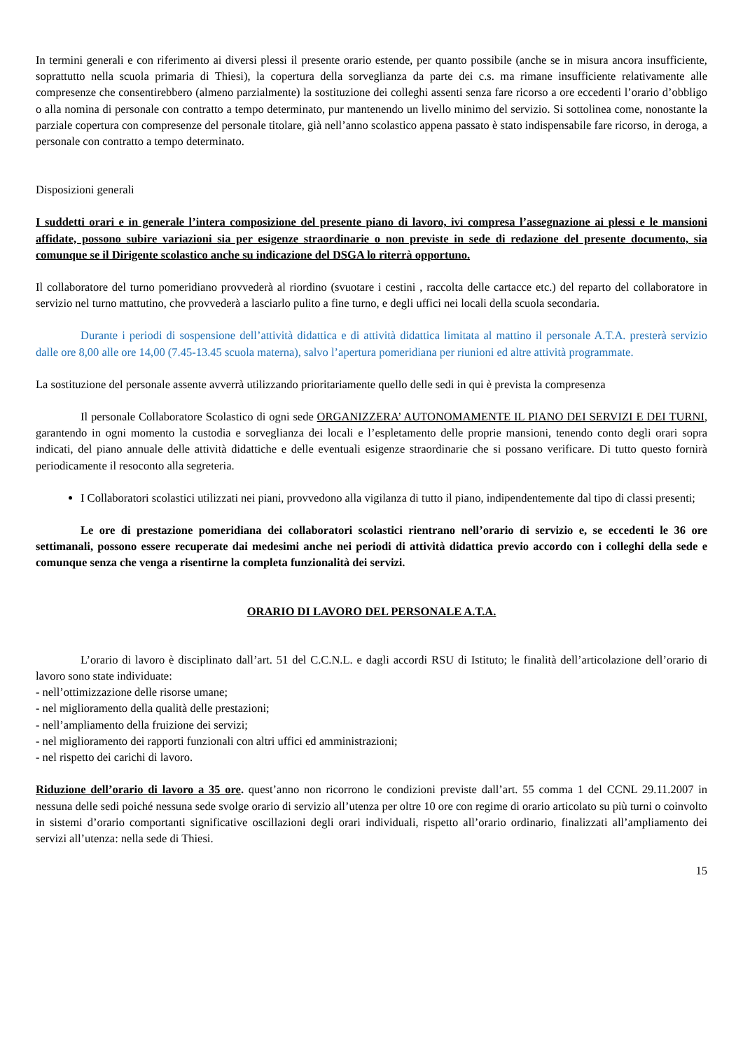In termini generali e con riferimento ai diversi plessi il presente orario estende, per quanto possibile (anche se in misura ancora insufficiente, soprattutto nella scuola primaria di Thiesi), la copertura della sorveglianza da parte dei c.s. ma rimane insufficiente relativamente alle compresenze che consentirebbero (almeno parzialmente) la sostituzione dei colleghi assenti senza fare ricorso a ore eccedenti l’orario d’obbligo o alla nomina di personale con contratto a tempo determinato, pur mantenendo un livello minimo del servizio. Si sottolinea come, nonostante la parziale copertura con compresenze del personale titolare, già nell’anno scolastico appena passato è stato indispensabile fare ricorso, in deroga, a personale con contratto a tempo determinato.
Disposizioni generali
I suddetti orari e in generale l’intera composizione del presente piano di lavoro, ivi compresa l’assegnazione ai plessi e le mansioni affidate, possono subire variazioni sia per esigenze straordinarie o non previste in sede di redazione del presente documento, sia comunque se il Dirigente scolastico anche su indicazione del DSGA lo riterrà opportuno.
Il collaboratore del turno pomeridiano provvederà al riordino (svuotare i cestini , raccolta delle cartacce etc.) del reparto del collaboratore in servizio nel turno mattutino, che provvederà a lasciarlo pulito a fine turno, e degli uffici nei locali della scuola secondaria.
Durante i periodi di sospensione dell’attività didattica e di attività didattica limitata al mattino il personale A.T.A. presterà servizio dalle ore 8,00 alle ore 14,00 (7.45-13.45 scuola materna), salvo l’apertura pomeridiana per riunioni ed altre attività programmate.
La sostituzione del personale assente avverrà utilizzando prioritariamente quello delle sedi in qui è prevista la compresenza
Il personale Collaboratore Scolastico di ogni sede ORGANIZZERA’ AUTONOMAMENTE IL PIANO DEI SERVIZI E DEI TURNI, garantendo in ogni momento la custodia e sorveglianza dei locali e l’espletamento delle proprie mansioni, tenendo conto degli orari sopra indicati, del piano annuale delle attività didattiche e delle eventuali esigenze straordinarie che si possano verificare. Di tutto questo fornirà periodicamente il resoconto alla segreteria.
I Collaboratori scolastici utilizzati nei piani, provvedono alla vigilanza di tutto il piano, indipendentemente dal tipo di classi presenti;
Le ore di prestazione pomeridiana dei collaboratori scolastici rientrano nell’orario di servizio e, se eccedenti le 36 ore settimanali, possono essere recuperate dai medesimi anche nei periodi di attività didattica previo accordo con i colleghi della sede e comunque senza che venga a risentirne la completa funzionalità dei servizi.
ORARIO DI LAVORO DEL PERSONALE A.T.A.
L’orario di lavoro è disciplinato dall’art. 51 del C.C.N.L. e dagli accordi RSU di Istituto; le finalità dell’articolazione dell’orario di lavoro sono state individuate:
- nell’ottimizzazione delle risorse umane;
- nel miglioramento della qualità delle prestazioni;
- nell’ampliamento della fruizione dei servizi;
- nel miglioramento dei rapporti funzionali con altri uffici ed amministrazioni;
- nel rispetto dei carichi di lavoro.
Riduzione dell’orario di lavoro a 35 ore. quest’anno non ricorrono le condizioni previste dall’art. 55 comma 1 del CCNL 29.11.2007 in nessuna delle sedi poiché nessuna sede svolge orario di servizio all’utenza per oltre 10 ore con regime di orario articolato su più turni o coinvolto in sistemi d’orario comportanti significative oscillazioni degli orari individuali, rispetto all’orario ordinario, finalizzati all’ampliamento dei servizi all’utenza: nella sede di Thiesi.
15